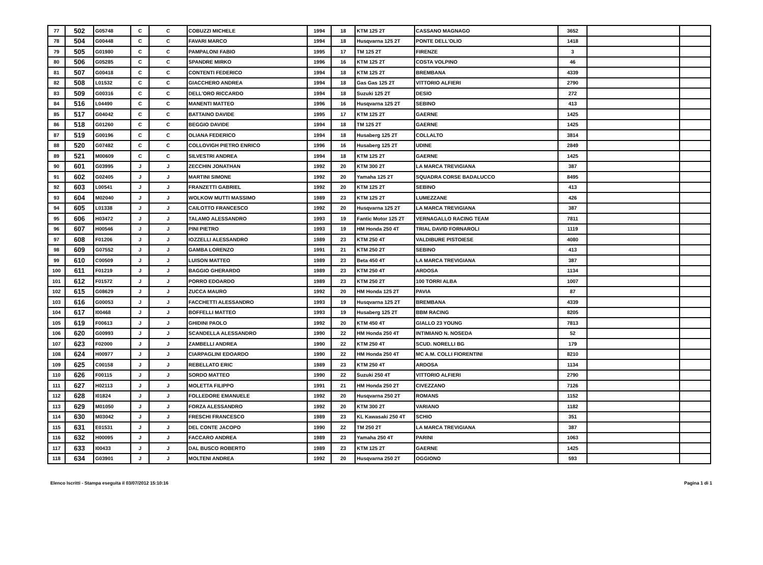| 77 | 502 | G05748 | C | C | COBUZZI MICHELE | 1994 | 18 | KTM 125 2T | CASSANO MAGNAGO | 3652 | | |
| 78 | 504 | G00448 | C | C | FAVARI MARCO | 1994 | 18 | Husqvarna 125 2T | PONTE DELL'OLIO | 1418 | | |
| 79 | 505 | G01980 | C | C | PAMPALONI FABIO | 1995 | 17 | TM 125 2T | FIRENZE | 3 | | |
| 80 | 506 | G05285 | C | C | SPANDRE MIRKO | 1996 | 16 | KTM 125 2T | COSTA VOLPINO | 46 | | |
| 81 | 507 | G00418 | C | C | CONTENTI FEDERICO | 1994 | 18 | KTM 125 2T | BREMBANA | 4339 | | |
| 82 | 508 | L01532 | C | C | GIACCHERO ANDREA | 1994 | 18 | Gas Gas 125 2T | VITTORIO ALFIERI | 2790 | | |
| 83 | 509 | G00316 | C | C | DELL'ORO RICCARDO | 1994 | 18 | Suzuki 125 2T | DESIO | 272 | | |
| 84 | 516 | L04490 | C | C | MANENTI MATTEO | 1996 | 16 | Husqvarna 125 2T | SEBINO | 413 | | |
| 85 | 517 | G04042 | C | C | BATTAINO DAVIDE | 1995 | 17 | KTM 125 2T | GAERNE | 1425 | | |
| 86 | 518 | G01260 | C | C | BEGGIO DAVIDE | 1994 | 18 | TM 125 2T | GAERNE | 1425 | | |
| 87 | 519 | G00196 | C | C | OLIANA FEDERICO | 1994 | 18 | Husaberg 125 2T | COLLALTO | 3814 | | |
| 88 | 520 | G07482 | C | C | COLLOVIGH PIETRO ENRICO | 1996 | 16 | Husaberg 125 2T | UDINE | 2849 | | |
| 89 | 521 | M00609 | C | C | SILVESTRI ANDREA | 1994 | 18 | KTM 125 2T | GAERNE | 1425 | | |
| 90 | 601 | G03995 | J | J | ZECCHIN JONATHAN | 1992 | 20 | KTM 300 2T | LA MARCA TREVIGIANA | 387 | | |
| 91 | 602 | G02405 | J | J | MARTINI SIMONE | 1992 | 20 | Yamaha 125 2T | SQUADRA CORSE BADALUCCO | 8495 | | |
| 92 | 603 | L00541 | J | J | FRANZETTI GABRIEL | 1992 | 20 | KTM 125 2T | SEBINO | 413 | | |
| 93 | 604 | M02040 | J | J | WOLKOW MUTTI MASSIMO | 1989 | 23 | KTM 125 2T | LUMEZZANE | 426 | | |
| 94 | 605 | L01338 | J | J | CAILOTTO FRANCESCO | 1992 | 20 | Husqvarna 125 2T | LA MARCA TREVIGIANA | 387 | | |
| 95 | 606 | H03472 | J | J | TALAMO ALESSANDRO | 1993 | 19 | Fantic Motor 125 2T | VERNAGALLO RACING TEAM | 7811 | | |
| 96 | 607 | H00546 | J | J | PINI PIETRO | 1993 | 19 | HM Honda 250 4T | TRIAL DAVID FORNAROLI | 1119 | | |
| 97 | 608 | F01206 | J | J | IOZZELLI ALESSANDRO | 1989 | 23 | KTM 250 4T | VALDIBURE PISTOIESE | 4080 | | |
| 98 | 609 | G07552 | J | J | GAMBA LORENZO | 1991 | 21 | KTM 250 2T | SEBINO | 413 | | |
| 99 | 610 | C00509 | J | J | LUISON MATTEO | 1989 | 23 | Beta 450 4T | LA MARCA TREVIGIANA | 387 | | |
| 100 | 611 | F01219 | J | J | BAGGIO GHERARDO | 1989 | 23 | KTM 250 4T | ARDOSA | 1134 | | |
| 101 | 612 | F01572 | J | J | PORRO EDOARDO | 1989 | 23 | KTM 250 2T | 100 TORRI ALBA | 1007 | | |
| 102 | 615 | G08629 | J | J | ZUCCA MAURO | 1992 | 20 | HM Honda 125 2T | PAVIA | 87 | | |
| 103 | 616 | G00053 | J | J | FACCHETTI ALESSANDRO | 1993 | 19 | Husqvarna 125 2T | BREMBANA | 4339 | | |
| 104 | 617 | I00468 | J | J | BOFFELLI MATTEO | 1993 | 19 | Husaberg 125 2T | BBM RACING | 8205 | | |
| 105 | 619 | F00613 | J | J | GHIDINI PAOLO | 1992 | 20 | KTM 450 4T | GIALLO 23 YOUNG | 7813 | | |
| 106 | 620 | G00993 | J | J | SCANDELLA ALESSANDRO | 1990 | 22 | HM Honda 250 4T | INTIMIANO N. NOSEDA | 52 | | |
| 107 | 623 | F02000 | J | J | ZAMBELLI ANDREA | 1990 | 22 | KTM 250 4T | SCUD. NORELLI BG | 179 | | |
| 108 | 624 | H00977 | J | J | CIARPAGLINI EDOARDO | 1990 | 22 | HM Honda 250 4T | MC A.M. COLLI FIORENTINI | 8210 | | |
| 109 | 625 | C00158 | J | J | REBELLATO ERIC | 1989 | 23 | KTM 250 4T | ARDOSA | 1134 | | |
| 110 | 626 | F00115 | J | J | SORDO MATTEO | 1990 | 22 | Suzuki 250 4T | VITTORIO ALFIERI | 2790 | | |
| 111 | 627 | H02113 | J | J | MOLETTA FILIPPO | 1991 | 21 | HM Honda 250 2T | CIVEZZANO | 7126 | | |
| 112 | 628 | I01824 | J | J | FOLLEDORE EMANUELE | 1992 | 20 | Husqvarna 250 2T | ROMANS | 1152 | | |
| 113 | 629 | M01050 | J | J | FORZA ALESSANDRO | 1992 | 20 | KTM 300 2T | VARIANO | 1182 | | |
| 114 | 630 | M03042 | J | J | FRESCHI FRANCESCO | 1989 | 23 | KL Kawasaki 250 4T | SCHIO | 351 | | |
| 115 | 631 | E01531 | J | J | DEL CONTE JACOPO | 1990 | 22 | TM 250 2T | LA MARCA TREVIGIANA | 387 | | |
| 116 | 632 | H00095 | J | J | FACCARO ANDREA | 1989 | 23 | Yamaha 250 4T | PARINI | 1063 | | |
| 117 | 633 | I00433 | J | J | DAL BUSCO ROBERTO | 1989 | 23 | KTM 125 2T | GAERNE | 1425 | | |
| 118 | 634 | G03901 | J | J | MOLTENI ANDREA | 1992 | 20 | Husqvarna 250 2T | OGGIONO | 593 | | |
Elenco Iscritti - Stampa eseguita il 03/07/2012 15:10:16 Pagina 1 di 1